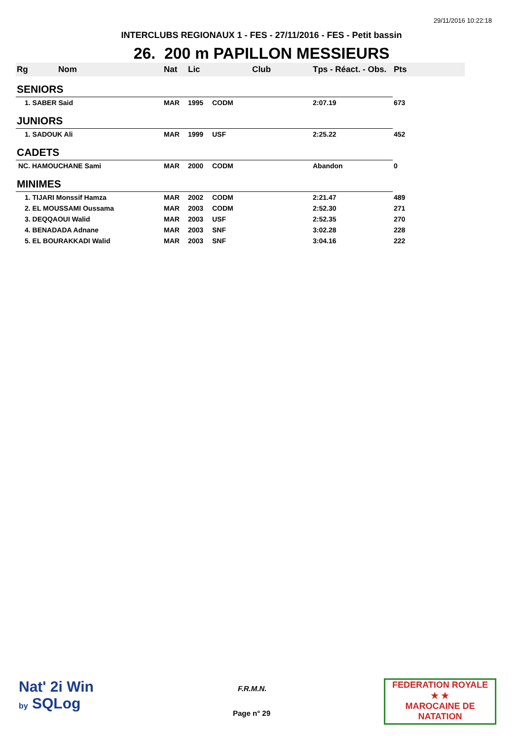29/11/2016 10:22:18
INTERCLUBS REGIONAUX 1 - FES - 27/11/2016 - FES - Petit bassin
26. 200 m PAPILLON MESSIEURS
| Rg | Nom | Nat | Lic | Club | Tps - Réact. - Obs. | Pts |
| --- | --- | --- | --- | --- | --- | --- |
| SENIORS | | | | | | |
| 1. SABER Said | | MAR | 1995 | CODM | 2:07.19 | 673 |
| JUNIORS | | | | | | |
| 1. SADOUK Ali | | MAR | 1999 | USF | 2:25.22 | 452 |
| CADETS | | | | | | |
| NC. HAMOUCHANE Sami | | MAR | 2000 | CODM | Abandon | 0 |
| MINIMES | | | | | | |
| 1. TIJARI Monssif Hamza | | MAR | 2002 | CODM | 2:21.47 | 489 |
| 2. EL MOUSSAMI Oussama | | MAR | 2003 | CODM | 2:52.30 | 271 |
| 3. DEQQAOUI Walid | | MAR | 2003 | USF | 2:52.35 | 270 |
| 4. BENADADA Adnane | | MAR | 2003 | SNF | 3:02.28 | 228 |
| 5. EL BOURAKKADI Walid | | MAR | 2003 | SNF | 3:04.16 | 222 |
Nat' 2i Win
by SQLog
F.R.M.N.
Page n° 29
FEDERATION ROYALE
★ ★
MAROCAINE DE NATATION